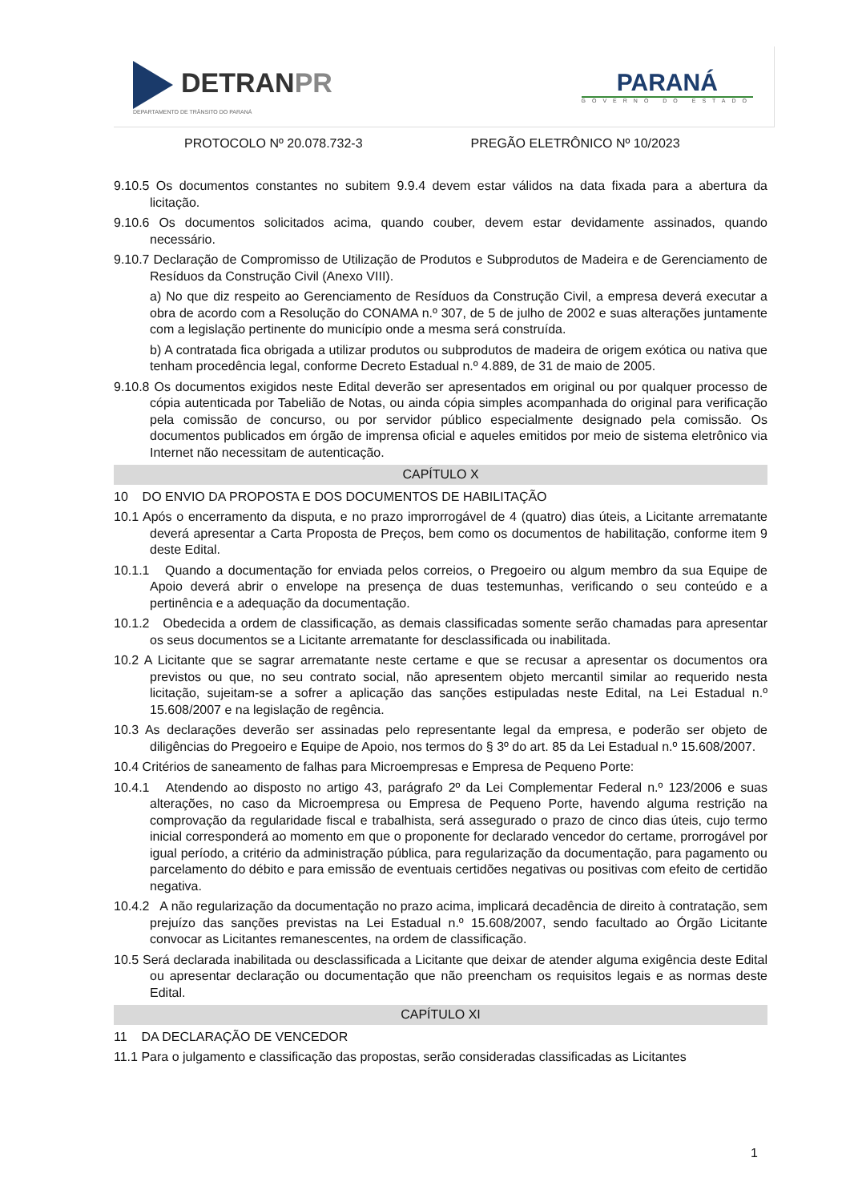DETRANPR
DEPARTAMENTO DE TRÂNSITO DO PARANÁ
PARANÁ
GOVERNO DO ESTADO
PROTOCOLO Nº 20.078.732-3 PREGÃO ELETRÔNICO Nº 10/2023
9.10.5 Os documentos constantes no subitem 9.9.4 devem estar válidos na data fixada para a abertura da licitação.
9.10.6 Os documentos solicitados acima, quando couber, devem estar devidamente assinados, quando necessário.
9.10.7 Declaração de Compromisso de Utilização de Produtos e Subprodutos de Madeira e de Gerenciamento de Resíduos da Construção Civil (Anexo VIII).
a) No que diz respeito ao Gerenciamento de Resíduos da Construção Civil, a empresa deverá executar a obra de acordo com a Resolução do CONAMA n.º 307, de 5 de julho de 2002 e suas alterações juntamente com a legislação pertinente do município onde a mesma será construída.
b) A contratada fica obrigada a utilizar produtos ou subprodutos de madeira de origem exótica ou nativa que tenham procedência legal, conforme Decreto Estadual n.º 4.889, de 31 de maio de 2005.
9.10.8 Os documentos exigidos neste Edital deverão ser apresentados em original ou por qualquer processo de cópia autenticada por Tabelião de Notas, ou ainda cópia simples acompanhada do original para verificação pela comissão de concurso, ou por servidor público especialmente designado pela comissão. Os documentos publicados em órgão de imprensa oficial e aqueles emitidos por meio de sistema eletrônico via Internet não necessitam de autenticação.
CAPÍTULO X
10 DO ENVIO DA PROPOSTA E DOS DOCUMENTOS DE HABILITAÇÃO
10.1 Após o encerramento da disputa, e no prazo improrrogável de 4 (quatro) dias úteis, a Licitante arrematante deverá apresentar a Carta Proposta de Preços, bem como os documentos de habilitação, conforme item 9 deste Edital.
10.1.1 Quando a documentação for enviada pelos correios, o Pregoeiro ou algum membro da sua Equipe de Apoio deverá abrir o envelope na presença de duas testemunhas, verificando o seu conteúdo e a pertinência e a adequação da documentação.
10.1.2 Obedecida a ordem de classificação, as demais classificadas somente serão chamadas para apresentar os seus documentos se a Licitante arrematante for desclassificada ou inabilitada.
10.2 A Licitante que se sagrar arrematante neste certame e que se recusar a apresentar os documentos ora previstos ou que, no seu contrato social, não apresentem objeto mercantil similar ao requerido nesta licitação, sujeitam-se a sofrer a aplicação das sanções estipuladas neste Edital, na Lei Estadual n.º 15.608/2007 e na legislação de regência.
10.3 As declarações deverão ser assinadas pelo representante legal da empresa, e poderão ser objeto de diligências do Pregoeiro e Equipe de Apoio, nos termos do § 3º do art. 85 da Lei Estadual n.º 15.608/2007.
10.4 Critérios de saneamento de falhas para Microempresas e Empresa de Pequeno Porte:
10.4.1 Atendendo ao disposto no artigo 43, parágrafo 2º da Lei Complementar Federal n.º 123/2006 e suas alterações, no caso da Microempresa ou Empresa de Pequeno Porte, havendo alguma restrição na comprovação da regularidade fiscal e trabalhista, será assegurado o prazo de cinco dias úteis, cujo termo inicial corresponderá ao momento em que o proponente for declarado vencedor do certame, prorrogável por igual período, a critério da administração pública, para regularização da documentação, para pagamento ou parcelamento do débito e para emissão de eventuais certidões negativas ou positivas com efeito de certidão negativa.
10.4.2 A não regularização da documentação no prazo acima, implicará decadência de direito à contratação, sem prejuízo das sanções previstas na Lei Estadual n.º 15.608/2007, sendo facultado ao Órgão Licitante convocar as Licitantes remanescentes, na ordem de classificação.
10.5 Será declarada inabilitada ou desclassificada a Licitante que deixar de atender alguma exigência deste Edital ou apresentar declaração ou documentação que não preencham os requisitos legais e as normas deste Edital.
CAPÍTULO XI
11 DA DECLARAÇÃO DE VENCEDOR
11.1 Para o julgamento e classificação das propostas, serão consideradas classificadas as Licitantes
1